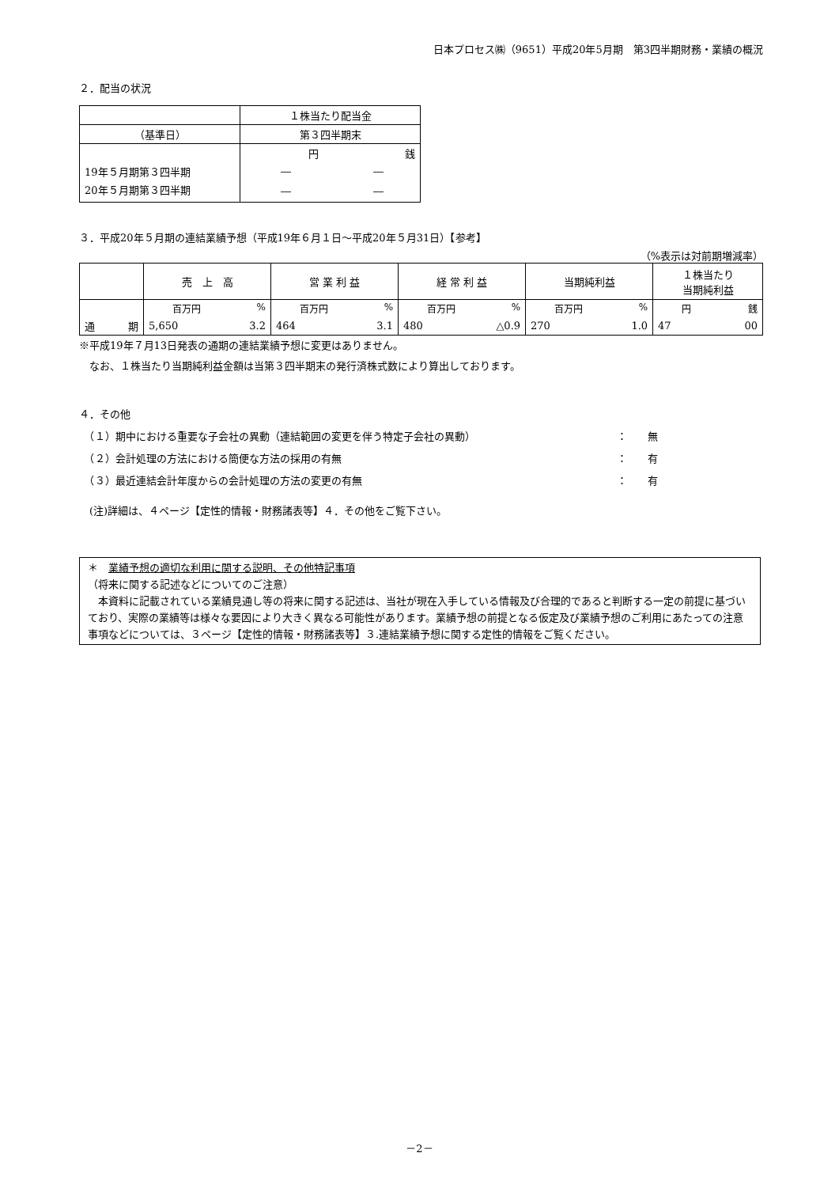日本プロセス㈱（9651）平成20年5月期　第3四半期財務・業績の概況
２．配当の状況
| | １株当たり配当金 |
| （基準日） | 第３四半期末 |
| | 円 銭 |
| 19年５月期第３四半期 | ― ― |
| 20年５月期第３四半期 | ― ― |
３．平成20年５月期の連結業績予想（平成19年６月１日～平成20年５月31日）【参考】
（%表示は対前期増減率）
| | 売 上 高 | 営 業 利 益 | 経 常 利 益 | 当期純利益 | １株当たり 当期純利益 |
| | 百万円 % | 百万円 % | 百万円 % | 百万円 % | 円 銭 |
| 通 期 | 5,650 3.2 | 464 3.1 | 480 △0.9 | 270 1.0 | 47 00 |
※平成19年７月13日発表の通期の連結業績予想に変更はありません。
　なお、１株当たり当期純利益金額は当第３四半期末の発行済株式数により算出しております。
４．その他
　（１）期中における重要な子会社の異動（連結範囲の変更を伴う特定子会社の異動） ：　　無
　（２）会計処理の方法における簡便な方法の採用の有無 ：　　有
　（３）最近連結会計年度からの会計処理の方法の変更の有無 ：　　有
　(注)詳細は、４ページ【定性的情報・財務諸表等】４．その他をご覧下さい。
＊　業績予想の適切な利用に関する説明、その他特記事項
（将来に関する記述などについてのご注意）
　本資料に記載されている業績見通し等の将来に関する記述は、当社が現在入手している情報及び合理的であると判断する一定の前提に基づいており、実際の業績等は様々な要因により大きく異なる可能性があります。業績予想の前提となる仮定及び業績予想のご利用にあたっての注意事項などについては、３ページ【定性的情報・財務諸表等】３.連結業績予想に関する定性的情報をご覧ください。
－2－